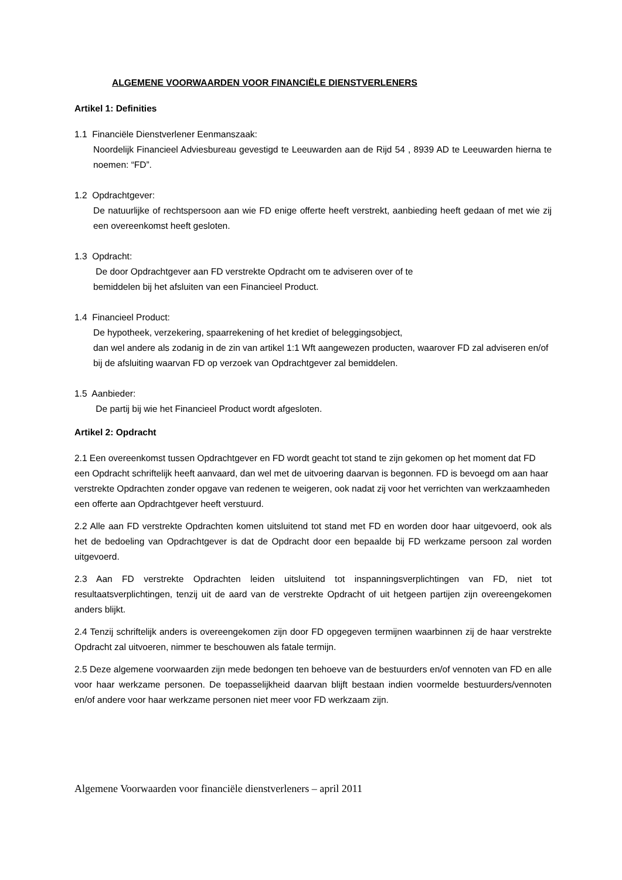ALGEMENE VOORWAARDEN VOOR FINANCIËLE DIENSTVERLENERS
Artikel 1: Definities
1.1 Financiële Dienstverlener Eenmanszaak:
Noordelijk Financieel Adviesbureau gevestigd te Leeuwarden aan de Rijd 54 , 8939 AD te Leeuwarden hierna te noemen: “FD”.
1.2 Opdrachtgever:
De natuurlijke of rechtspersoon aan wie FD enige offerte heeft verstrekt, aanbieding heeft gedaan of met wie zij een overeenkomst heeft gesloten.
1.3 Opdracht:
De door Opdrachtgever aan FD verstrekte Opdracht om te adviseren over of te
bemiddelen bij het afsluiten van een Financieel Product.
1.4 Financieel Product:
De hypotheek, verzekering, spaarrekening of het krediet of beleggingsobject,
dan wel andere als zodanig in de zin van artikel 1:1 Wft aangewezen producten, waarover FD zal adviseren en/of bij de afsluiting waarvan FD op verzoek van Opdrachtgever zal bemiddelen.
1.5 Aanbieder:
De partij bij wie het Financieel Product wordt afgesloten.
Artikel 2: Opdracht
2.1 Een overeenkomst tussen Opdrachtgever en FD wordt geacht tot stand te zijn gekomen op het moment dat FD een Opdracht schriftelijk heeft aanvaard, dan wel met de uitvoering daarvan is begonnen. FD is bevoegd om aan haar verstrekte Opdrachten zonder opgave van redenen te weigeren, ook nadat zij voor het verrichten van werkzaamheden een offerte aan Opdrachtgever heeft verstuurd.
2.2 Alle aan FD verstrekte Opdrachten komen uitsluitend tot stand met FD en worden door haar uitgevoerd, ook als het de bedoeling van Opdrachtgever is dat de Opdracht door een bepaalde bij FD werkzame persoon zal worden uitgevoerd.
2.3 Aan FD verstrekte Opdrachten leiden uitsluitend tot inspanningsverplichtingen van FD, niet tot resultaatsverplichtingen, tenzij uit de aard van de verstrekte Opdracht of uit hetgeen partijen zijn overeengekomen anders blijkt.
2.4 Tenzij schriftelijk anders is overeengekomen zijn door FD opgegeven termijnen waarbinnen zij de haar verstrekte Opdracht zal uitvoeren, nimmer te beschouwen als fatale termijn.
2.5 Deze algemene voorwaarden zijn mede bedongen ten behoeve van de bestuurders en/of vennoten van FD en alle voor haar werkzame personen. De toepasselijkheid daarvan blijft bestaan indien voormelde bestuurders/vennoten en/of andere voor haar werkzame personen niet meer voor FD werkzaam zijn.
Algemene Voorwaarden voor financiële dienstverleners – april 2011